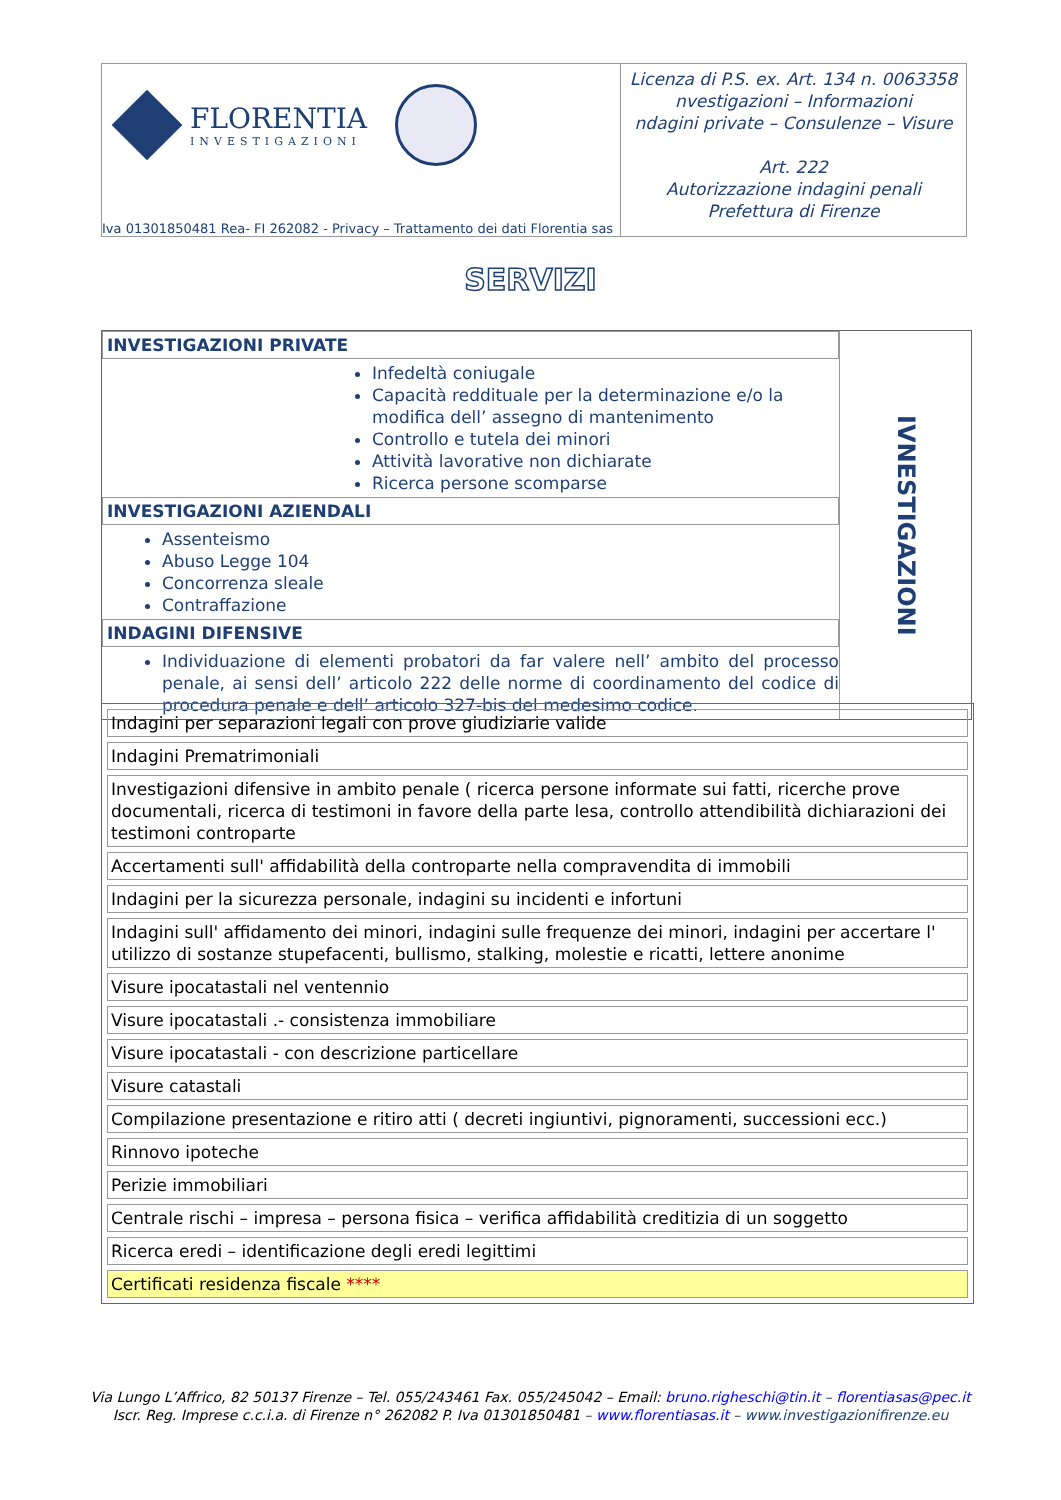FLORENTIA
INVESTIGAZIONI
Iva 01301850481 Rea- FI 262082 - Privacy – Trattamento dei dati Florentia sas
Licenza di P.S. ex. Art. 134 n. 0063358
nvestigazioni – Informazioni
ndagini private – Consulenze – Visure
Art. 222
Autorizzazione indagini penali
Prefettura di Firenze
SERVIZI
INVESTIGAZIONI PRIVATE
Infedeltà coniugale
Capacità reddituale per la determinazione e/o la modifica dell’ assegno di mantenimento
Controllo e tutela dei minori
Attività lavorative non dichiarate
Ricerca persone scomparse
INVESTIGAZIONI AZIENDALI
Assenteismo
Abuso Legge 104
Concorrenza sleale
Contraffazione
INDAGINI DIFENSIVE
Individuazione di elementi probatori da far valere nell’ ambito del processo penale, ai sensi dell’ articolo 222 delle norme di coordinamento del codice di procedura penale e dell’ articolo 327-bis del medesimo codice.
IVNESTIGAZIONI
| Indagini per separazioni legali con prove giudiziarie valide |
| Indagini Prematrimoniali |
| Investigazioni difensive in ambito penale ( ricerca persone informate sui fatti, ricerche prove documentali, ricerca di testimoni in favore della parte lesa, controllo attendibilità dichiarazioni dei testimoni controparte |
| Accertamenti sull' affidabilità della controparte nella compravendita di immobili |
| Indagini per la sicurezza personale, indagini su incidenti e infortuni |
| Indagini sull' affidamento dei minori, indagini sulle frequenze dei minori, indagini per accertare l' utilizzo di sostanze stupefacenti, bullismo, stalking, molestie e ricatti, lettere anonime |
| Visure ipocatastali nel ventennio |
| Visure ipocatastali .- consistenza immobiliare |
| Visure ipocatastali - con descrizione particellare |
| Visure catastali |
| Compilazione presentazione e ritiro atti ( decreti ingiuntivi, pignoramenti, successioni ecc.) |
| Rinnovo ipoteche |
| Perizie immobiliari |
| Centrale rischi – impresa – persona fisica – verifica affidabilità creditizia di un soggetto |
| Ricerca eredi – identificazione degli eredi legittimi |
| Certificati residenza fiscale **** |
Via Lungo L’Affrico, 82 50137 Firenze – Tel. 055/243461 Fax. 055/245042 – Email: bruno.righeschi@tin.it – florentiasas@pec.it
Iscr. Reg. Imprese c.c.i.a. di Firenze n° 262082 P. Iva 01301850481 – www.florentiasas.it – www.investigazionifirenze.eu